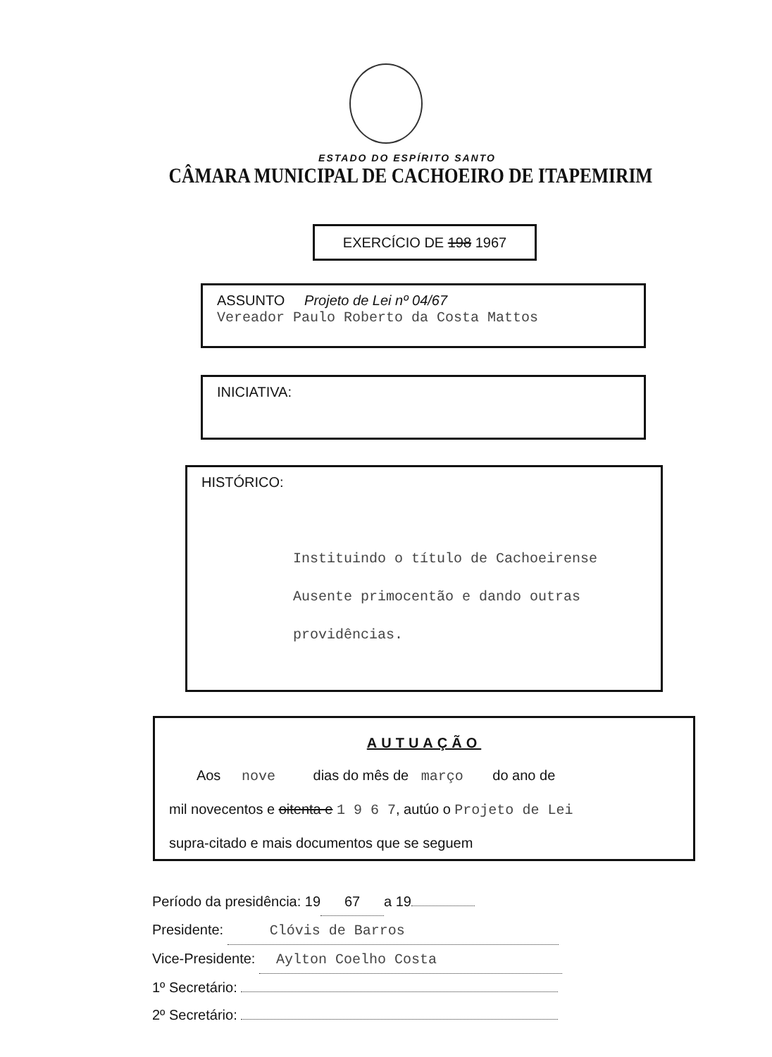ESTADO DO ESPÍRITO SANTO
CÂMARA MUNICIPAL DE CACHOEIRO DE ITAPEMIRIM
EXERCÍCIO DE 198 1967
ASSUNTO Projeto de Lei nº 04/67
Vereador Paulo Roberto da Costa Mattos
INICIATIVA:
HISTÓRICO:
Instituindo o título de Cachoeirense
Ausente primocentão e dando outras
providências.
AUTUAÇÃO
Aos nove dias do mês de março do ano de
mil novecentos e oitenta e 1 9 6 7, autúo o Projeto de Lei
supra-citado e mais documentos que se seguem
Período da presidência: 19 67 a 19
Presidente: Clóvis de Barros
Vice-Presidente: Aylton Coelho Costa
1º Secretário:
2º Secretário: